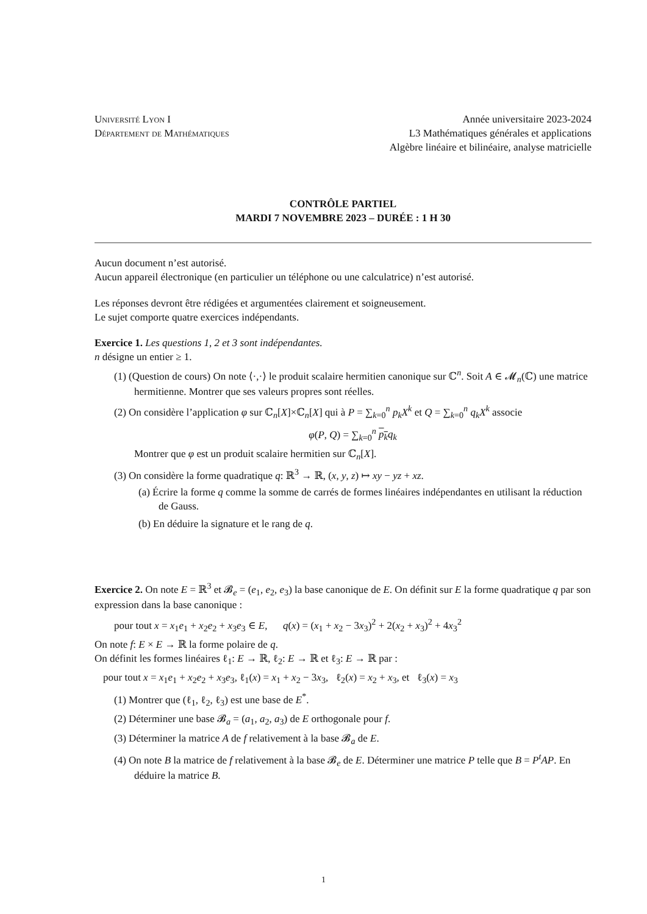Université Lyon I
Département de Mathématiques
Année universitaire 2023-2024
L3 Mathématiques générales et applications
Algèbre linéaire et bilinéaire, analyse matricielle
CONTRÔLE PARTIEL
MARDI 7 NOVEMBRE 2023 – DURÉE : 1 H 30
Aucun document n’est autorisé.
Aucun appareil électronique (en particulier un téléphone ou une calculatrice) n’est autorisé.
Les réponses devront être rédigées et argumentées clairement et soigneusement.
Le sujet comporte quatre exercices indépendants.
Exercice 1. Les questions 1, 2 et 3 sont indépendantes.
n désigne un entier ≥ 1.
(1) (Question de cours) On note ⟨·,·⟩ le produit scalaire hermitien canonique sur ℂ<sup>n</sup>. Soit A ∈ 𝓜<sub>n</sub>(ℂ) une matrice hermitienne. Montrer que ses valeurs propres sont réelles.
(2) On considère l’application φ sur ℂ<sub>n</sub>[X]×ℂ<sub>n</sub>[X] qui à P = ∑<sub>k=0</sub><sup>n</sup> p<sub>k</sub>X<sup>k</sup> et Q = ∑<sub>k=0</sub><sup>n</sup> q<sub>k</sub>X<sup>k</sup> associe
φ(P, Q) = ∑<sub>k=0</sub><sup>n</sup> p<sub>k</sub> q<sub>k</sub>
Montrer que φ est un produit scalaire hermitien sur ℂ<sub>n</sub>[X].
(3) On considère la forme quadratique q: ℝ<sup>3</sup> → ℝ, (x, y, z) ↦ xy − yz + xz.
(a) Écrire la forme q comme la somme de carrés de formes linéaires indépendantes en utilisant la réduction de Gauss.
(b) En déduire la signature et le rang de q.
Exercice 2. On note E = ℝ<sup>3</sup> et 𝓑<sub>e</sub> = (e<sub>1</sub>, e<sub>2</sub>, e<sub>3</sub>) la base canonique de E. On définit sur E la forme quadratique q par son expression dans la base canonique :
pour tout x = x<sub>1</sub>e<sub>1</sub> + x<sub>2</sub>e<sub>2</sub> + x<sub>3</sub>e<sub>3</sub> ∈ E, q(x) = (x<sub>1</sub> + x<sub>2</sub> − 3x<sub>3</sub>)<sup>2</sup> + 2(x<sub>2</sub> + x<sub>3</sub>)<sup>2</sup> + 4x<sub>3</sub><sup>2</sup>
On note f: E × E → ℝ la forme polaire de q.
On définit les formes linéaires ℓ<sub>1</sub>: E → ℝ, ℓ<sub>2</sub>: E → ℝ et ℓ<sub>3</sub>: E → ℝ par :
pour tout x = x<sub>1</sub>e<sub>1</sub> + x<sub>2</sub>e<sub>2</sub> + x<sub>3</sub>e<sub>3</sub>, ℓ<sub>1</sub>(x) = x<sub>1</sub> + x<sub>2</sub> − 3x<sub>3</sub>, ℓ<sub>2</sub>(x) = x<sub>2</sub> + x<sub>3</sub>, et ℓ<sub>3</sub>(x) = x<sub>3</sub>
(1) Montrer que (ℓ<sub>1</sub>, ℓ<sub>2</sub>, ℓ<sub>3</sub>) est une base de E<sup>*</sup>.
(2) Déterminer une base 𝓑<sub>a</sub> = (a<sub>1</sub>, a<sub>2</sub>, a<sub>3</sub>) de E orthogonale pour f.
(3) Déterminer la matrice A de f relativement à la base 𝓑<sub>a</sub> de E.
(4) On note B la matrice de f relativement à la base 𝓑<sub>e</sub> de E. Déterminer une matrice P telle que B = P<sup>t</sup>AP. En déduire la matrice B.
1